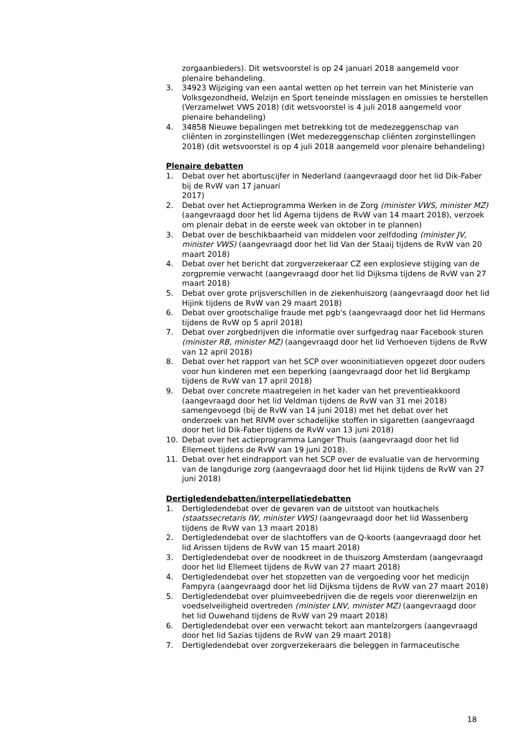zorgaanbieders). Dit wetsvoorstel is op 24 januari 2018 aangemeld voor plenaire behandeling.
3. 34923 Wijziging van een aantal wetten op het terrein van het Ministerie van Volksgezondheid, Welzijn en Sport teneinde misslagen en omissies te herstellen (Verzamelwet VWS 2018) (dit wetsvoorstel is 4 juli 2018 aangemeld voor plenaire behandeling)
4. 34858 Nieuwe bepalingen met betrekking tot de medezeggenschap van cliënten in zorginstellingen (Wet medezeggenschap cliënten zorginstellingen 2018) (dit wetsvoorstel is op 4 juli 2018 aangemeld voor plenaire behandeling)
Plenaire debatten
1. Debat over het abortuscijfer in Nederland (aangevraagd door het lid Dik-Faber bij de RvW van 17 januari
2017)
2. Debat over het Actieprogramma Werken in de Zorg (minister VWS, minister MZ)(aangevraagd door het lid Agema tijdens de RvW van 14 maart 2018), verzoek om plenair debat in de eerste week van oktober in te plannen)
3. Debat over de beschikbaarheid van middelen voor zelfdoding (minister JV, minister VWS) (aangevraagd door het lid Van der Staaij tijdens de RvW van 20 maart 2018)
4. Debat over het bericht dat zorgverzekeraar CZ een explosieve stijging van de zorgpremie verwacht (aangevraagd door het lid Dijksma tijdens de RvW van 27 maart 2018)
5. Debat over grote prijsverschillen in de ziekenhuiszorg (aangevraagd door het lid Hijink tijdens de RvW van 29 maart 2018)
6. Debat over grootschalige fraude met pgb's (aangevraagd door het lid Hermans tijdens de RvW op 5 april 2018)
7. Debat over zorgbedrijven die informatie over surfgedrag naar Facebook sturen (minister RB, minister MZ) (aangevraagd door het lid Verhoeven tijdens de RvW van 12 april 2018)
8. Debat over het rapport van het SCP over wooninitiatieven opgezet door ouders voor hun kinderen met een beperking (aangevraagd door het lid Bergkamp tijdens de RvW van 17 april 2018)
9. Debat over concrete maatregelen in het kader van het preventieakkoord (aangevraagd door het lid Veldman tijdens de RvW van 31 mei 2018) samengevoegd (bij de RvW van 14 juni 2018) met het debat over het onderzoek van het RIVM over schadelijke stoffen in sigaretten (aangevraagd door het lid Dik-Faber tijdens de RvW van 13 juni 2018)
10. Debat over het actieprogramma Langer Thuis (aangevraagd door het lid Ellemeet tijdens de RvW van 19 juni 2018).
11. Debat over het eindrapport van het SCP over de evaluatie van de hervorming van de langdurige zorg (aangevraagd door het lid Hijink tijdens de RvW van 27 juni 2018)
Dertigledendebatten/interpellatiedebatten
1. Dertigledendebat over de gevaren van de uitstoot van houtkachels (staatssecretaris IW, minister VWS) (aangevraagd door het lid Wassenberg tijdens de RvW van 13 maart 2018)
2. Dertigledendebat over de slachtoffers van de Q-koorts (aangevraagd door het lid Arissen tijdens de RvW van 15 maart 2018)
3. Dertigledendebat over de noodkreet in de thuiszorg Amsterdam (aangevraagd door het lid Ellemeet tijdens de RvW van 27 maart 2018)
4. Dertigledendebat over het stopzetten van de vergoeding voor het medicijn Fampyra (aangevraagd door het lid Dijksma tijdens de RvW van 27 maart 2018)
5. Dertigledendebat over pluimveebedrijven die de regels voor dierenwelzijn en voedselveiligheid overtreden (minister LNV, minister MZ) (aangevraagd door het lid Ouwehand tijdens de RvW van 29 maart 2018)
6. Dertigledendebat over een verwacht tekort aan mantelzorgers (aangevraagd door het lid Sazias tijdens de RvW van 29 maart 2018)
7. Dertigledendebat over zorgverzekeraars die beleggen in farmaceutische
18